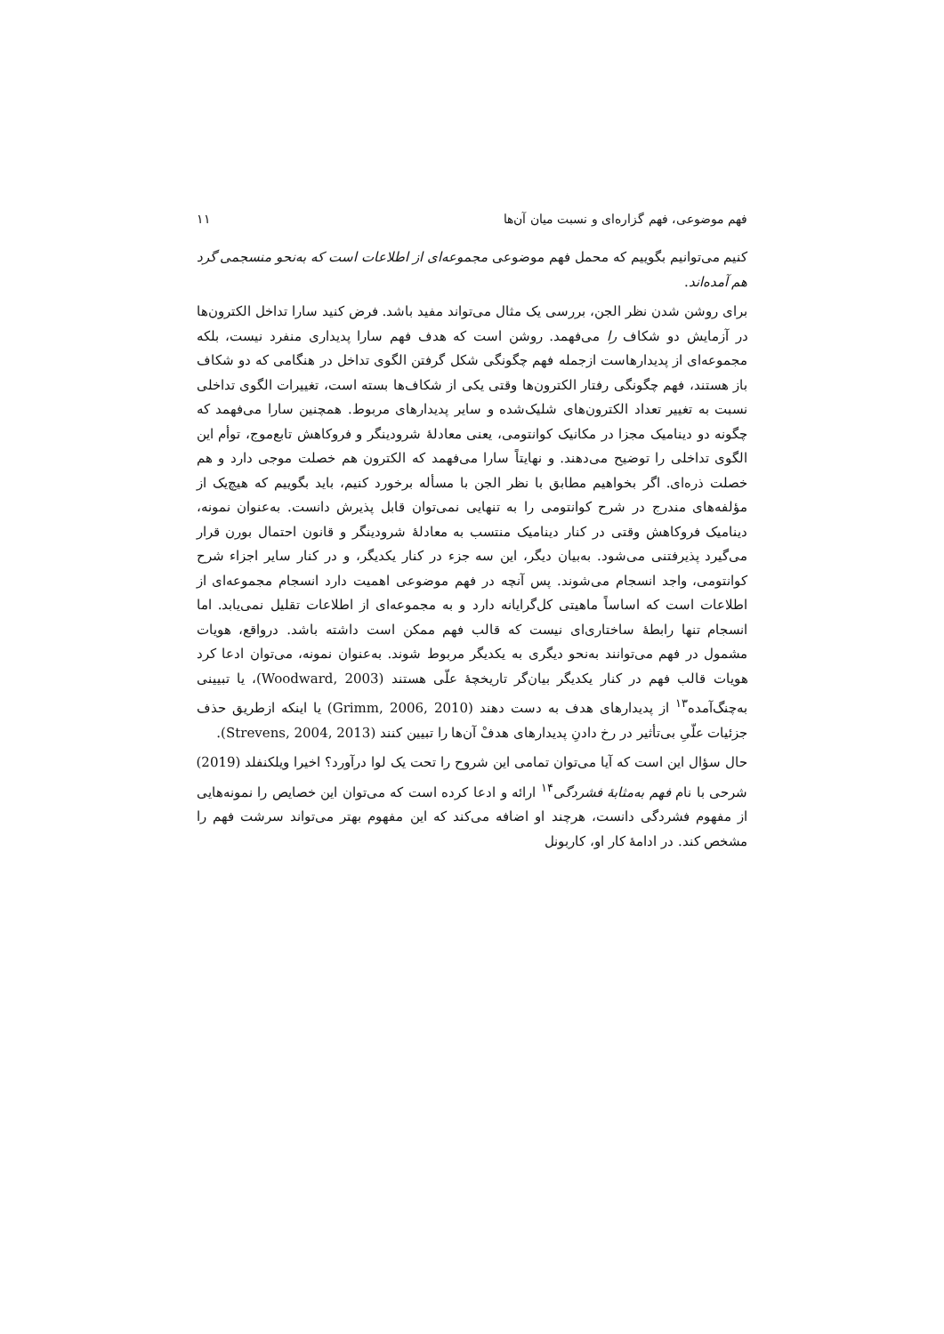فهم موضوعی، فهم گزاره‌ای و نسبت میان آن‌ها ۱۱
کنیم می‌توانیم بگوییم که محمل فهم موضوعی مجموعه‌ای از اطلاعات است که به‌نحو منسجمی گرد هم آمده‌اند.
برای روشن شدن نظر الجن، بررسی یک مثال می‌تواند مفید باشد. فرض کنید سارا تداخل الکترون‌ها در آزمایش دو شکاف را می‌فهمد. روشن است که هدف فهم سارا پدیداری منفرد نیست، بلکه مجموعه‌ای از پدیدارهاست ازجمله فهم چگونگی شکل گرفتن الگوی تداخل در هنگامی که دو شکاف باز هستند، فهم چگونگی رفتار الکترون‌ها وقتی یکی از شکاف‌ها بسته است، تغییرات الگوی تداخلی نسبت به تغییر تعداد الکترون‌های شلیک‌شده و سایر پدیدارهای مربوط. همچنین سارا می‌فهمد که چگونه دو دینامیک مجزا در مکانیک کوانتومی، یعنی معادلهٔ شرودینگر و فروکاهش تابع‌موج، توأم این الگوی تداخلی را توضیح می‌دهند. و نهایتاً سارا می‌فهمد که الکترون هم خصلت موجی دارد و هم خصلت ذره‌ای. اگر بخواهیم مطابق با نظر الجن با مسأله برخورد کنیم، باید بگوییم که هیچ‌یک از مؤلفه‌های مندرج در شرح کوانتومی را به تنهایی نمی‌توان قابل پذیرش دانست. به‌عنوان نمونه، دینامیک فروکاهش وقتی در کنار دینامیک منتسب به معادلهٔ شرودینگر و قانون احتمال بورن قرار می‌گیرد پذیرفتنی می‌شود. به‌بیان دیگر، این سه جزء در کنار یکدیگر، و در کنار سایر اجزاء شرح کوانتومی، واجد انسجام می‌شوند. پس آنچه در فهم موضوعی اهمیت دارد انسجام مجموعه‌ای از اطلاعات است که اساساً ماهیتی کل‌گرایانه دارد و به مجموعه‌ای از اطلاعات تقلیل نمی‌یابد. اما انسجام تنها رابطهٔ ساختاری‌ای نیست که قالب فهم ممکن است داشته باشد. درواقع، هویات مشمول در فهم می‌توانند به‌نحو دیگری به یکدیگر مربوط شوند. به‌عنوان نمونه، می‌توان ادعا کرد هویات قالب فهم در کنار یکدیگر بیان‌گر تاریخچهٔ علّی هستند (Woodward, 2003)، یا تبیینی به‌چنگ‌آمده<sup>۱۳</sup> از پدیدارهای هدف به دست دهند (Grimm, 2006, 2010) یا اینکه ازطریق حذف جزئیات علّیِ بی‌تأثیر در رخ دادنِ پدیدارهای هدفْ آن‌ها را تبیین کنند (Strevens, 2004, 2013).
حال سؤال این است که آیا می‌توان تمامی این شروح را تحت یک لوا درآورد؟ اخیرا ویلکنفلد (2019) شرحی با نام فهم به‌مثابهٔ فشردگی<sup>۱۴</sup> ارائه و ادعا کرده است که می‌توان این خصایص را نمونه‌هایی از مفهوم فشردگی دانست، هرچند او اضافه می‌کند که این مفهوم بهتر می‌تواند سرشت فهم را مشخص کند. در ادامهٔ کار او، کاربونل